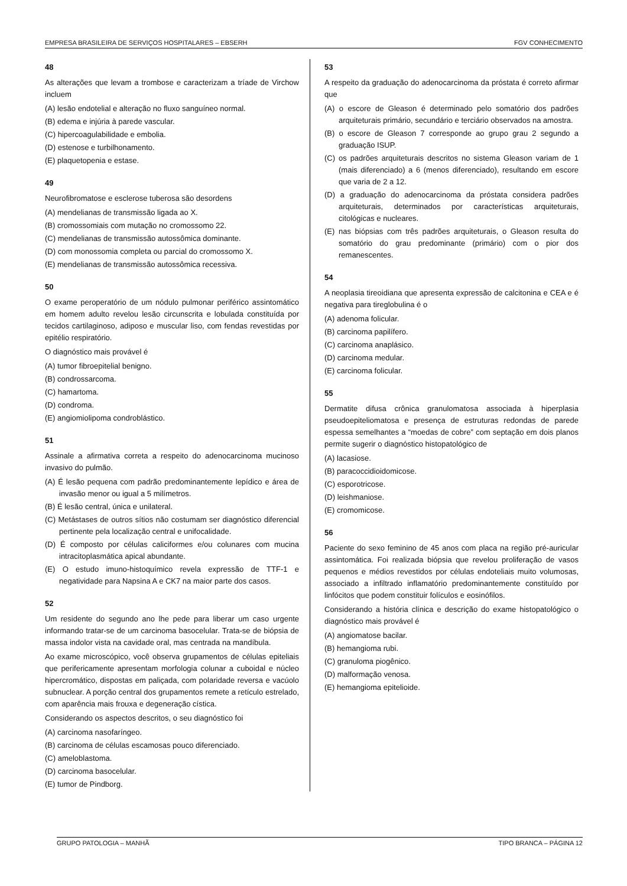EMPRESA BRASILEIRA DE SERVIÇOS HOSPITALARES – EBSERH FGV CONHECIMENTO
48
As alterações que levam a trombose e caracterizam a tríade de Virchow incluem
(A) lesão endotelial e alteração no fluxo sanguíneo normal.
(B) edema e injúria à parede vascular.
(C) hipercoagulabilidade e embolia.
(D) estenose e turbilhonamento.
(E) plaquetopenia e estase.
49
Neurofibromatose e esclerose tuberosa são desordens
(A) mendelianas de transmissão ligada ao X.
(B) cromossomiais com mutação no cromossomo 22.
(C) mendelianas de transmissão autossômica dominante.
(D) com monossomia completa ou parcial do cromossomo X.
(E) mendelianas de transmissão autossômica recessiva.
50
O exame peroperatório de um nódulo pulmonar periférico assintomático em homem adulto revelou lesão circunscrita e lobulada constituída por tecidos cartilaginoso, adiposo e muscular liso, com fendas revestidas por epitélio respiratório.
O diagnóstico mais provável é
(A) tumor fibroepitelial benigno.
(B) condrossarcoma.
(C) hamartoma.
(D) condroma.
(E) angiomiolipoma condroblástico.
51
Assinale a afirmativa correta a respeito do adenocarcinoma mucinoso invasivo do pulmão.
(A) É lesão pequena com padrão predominantemente lepídico e área de invasão menor ou igual a 5 milímetros.
(B) É lesão central, única e unilateral.
(C) Metástases de outros sítios não costumam ser diagnóstico diferencial pertinente pela localização central e unifocalidade.
(D) É composto por células caliciformes e/ou colunares com mucina intracitoplasmática apical abundante.
(E) O estudo imuno-histoquímico revela expressão de TTF-1 e negatividade para Napsina A e CK7 na maior parte dos casos.
52
Um residente do segundo ano lhe pede para liberar um caso urgente informando tratar-se de um carcinoma basocelular. Trata-se de biópsia de massa indolor vista na cavidade oral, mas centrada na mandíbula.
Ao exame microscópico, você observa grupamentos de células epiteliais que perifericamente apresentam morfologia colunar a cuboidal e núcleo hipercromático, dispostas em paliçada, com polaridade reversa e vacúolo subnuclear. A porção central dos grupamentos remete a retículo estrelado, com aparência mais frouxa e degeneração cística.
Considerando os aspectos descritos, o seu diagnóstico foi
(A) carcinoma nasofaríngeo.
(B) carcinoma de células escamosas pouco diferenciado.
(C) ameloblastoma.
(D) carcinoma basocelular.
(E) tumor de Pindborg.
53
A respeito da graduação do adenocarcinoma da próstata é correto afirmar que
(A) o escore de Gleason é determinado pelo somatório dos padrões arquiteturais primário, secundário e terciário observados na amostra.
(B) o escore de Gleason 7 corresponde ao grupo grau 2 segundo a graduação ISUP.
(C) os padrões arquiteturais descritos no sistema Gleason variam de 1 (mais diferenciado) a 6 (menos diferenciado), resultando em escore que varia de 2 a 12.
(D) a graduação do adenocarcinoma da próstata considera padrões arquiteturais, determinados por características arquiteturais, citológicas e nucleares.
(E) nas biópsias com três padrões arquiteturais, o Gleason resulta do somatório do grau predominante (primário) com o pior dos remanescentes.
54
A neoplasia tireoidiana que apresenta expressão de calcitonina e CEA e é negativa para tireglobulina é o
(A) adenoma folicular.
(B) carcinoma papilífero.
(C) carcinoma anaplásico.
(D) carcinoma medular.
(E) carcinoma folicular.
55
Dermatite difusa crônica granulomatosa associada à hiperplasia pseudoepiteliomatosa e presença de estruturas redondas de parede espessa semelhantes a “moedas de cobre” com septação em dois planos permite sugerir o diagnóstico histopatológico de
(A) lacasiose.
(B) paracoccidioidomicose.
(C) esporotricose.
(D) leishmaniose.
(E) cromomicose.
56
Paciente do sexo feminino de 45 anos com placa na região pré-auricular assintomática. Foi realizada biópsia que revelou proliferação de vasos pequenos e médios revestidos por células endoteliais muito volumosas, associado a infiltrado inflamatório predominantemente constituído por linfócitos que podem constituir folículos e eosinófilos.
Considerando a história clínica e descrição do exame histopatológico o diagnóstico mais provável é
(A) angiomatose bacilar.
(B) hemangioma rubi.
(C) granuloma piogênico.
(D) malformação venosa.
(E) hemangioma epitelioide.
GRUPO PATOLOGIA – MANHÃ TIPO BRANCA – PÁGINA 12